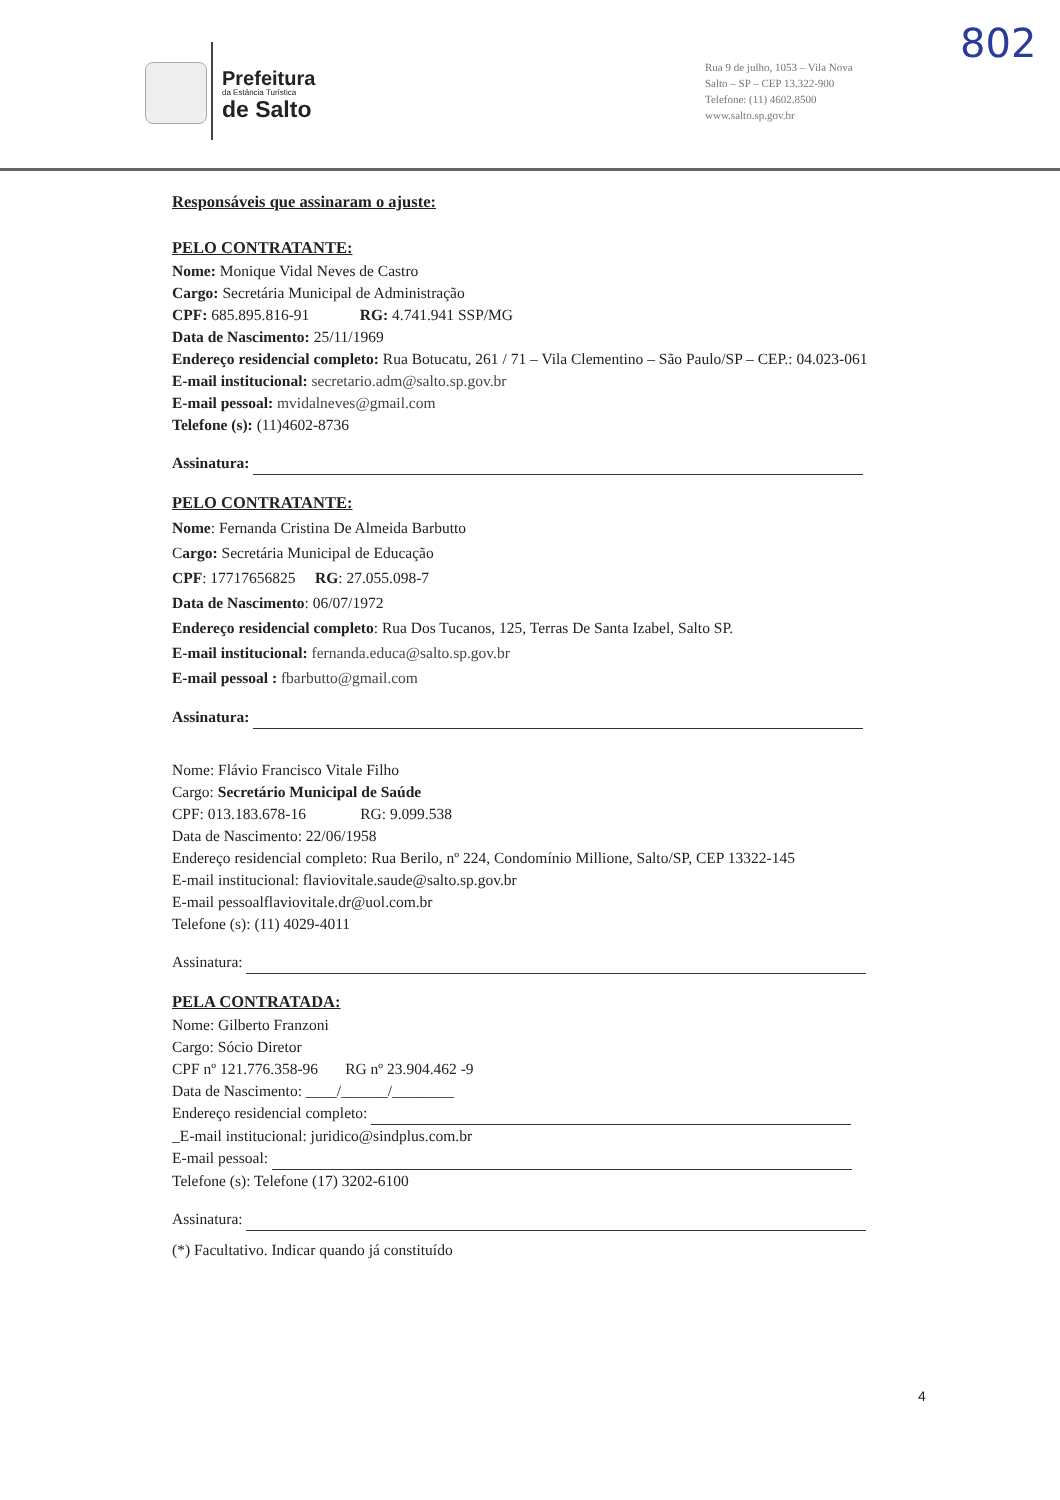Prefeitura
da Estância Turística
de Salto
Rua 9 de julho, 1053 – Vila Nova
Salto – SP – CEP 13.322-900
Telefone: (11) 4602.8500
www.salto.sp.gov.br
802
Responsáveis que assinaram o ajuste:
PELO CONTRATANTE:
Nome: Monique Vidal Neves de Castro
Cargo: Secretária Municipal de Administração
CPF: 685.895.816-91 RG: 4.741.941 SSP/MG
Data de Nascimento: 25/11/1969
Endereço residencial completo: Rua Botucatu, 261 / 71 – Vila Clementino – São Paulo/SP – CEP.: 04.023-061
E-mail institucional: secretario.adm@salto.sp.gov.br
E-mail pessoal: mvidalneves@gmail.com
Telefone (s): (11)4602-8736
Assinatura:
PELO CONTRATANTE:
Nome: Fernanda Cristina De Almeida Barbutto
Cargo: Secretária Municipal de Educação
CPF: 17717656825 RG: 27.055.098-7
Data de Nascimento: 06/07/1972
Endereço residencial completo: Rua Dos Tucanos, 125, Terras De Santa Izabel, Salto SP.
E-mail institucional: fernanda.educa@salto.sp.gov.br
E-mail pessoal : fbarbutto@gmail.com
Assinatura:
Nome: Flávio Francisco Vitale Filho
Cargo: Secretário Municipal de Saúde
CPF: 013.183.678-16 RG: 9.099.538
Data de Nascimento: 22/06/1958
Endereço residencial completo: Rua Berilo, nº 224, Condomínio Millione, Salto/SP, CEP 13322-145
E-mail institucional: flaviovitale.saude@salto.sp.gov.br
E-mail pessoalflaviovitale.dr@uol.com.br
Telefone (s): (11) 4029-4011
Assinatura:
PELA CONTRATADA:
Nome: Gilberto Franzoni
Cargo: Sócio Diretor
CPF nº 121.776.358-96 RG nº 23.904.462 -9
Data de Nascimento: ____/______/________
Endereço residencial completo:
_E-mail institucional: juridico@sindplus.com.br
E-mail pessoal:
Telefone (s): Telefone (17) 3202-6100
Assinatura:
(*) Facultativo. Indicar quando já constituído
4